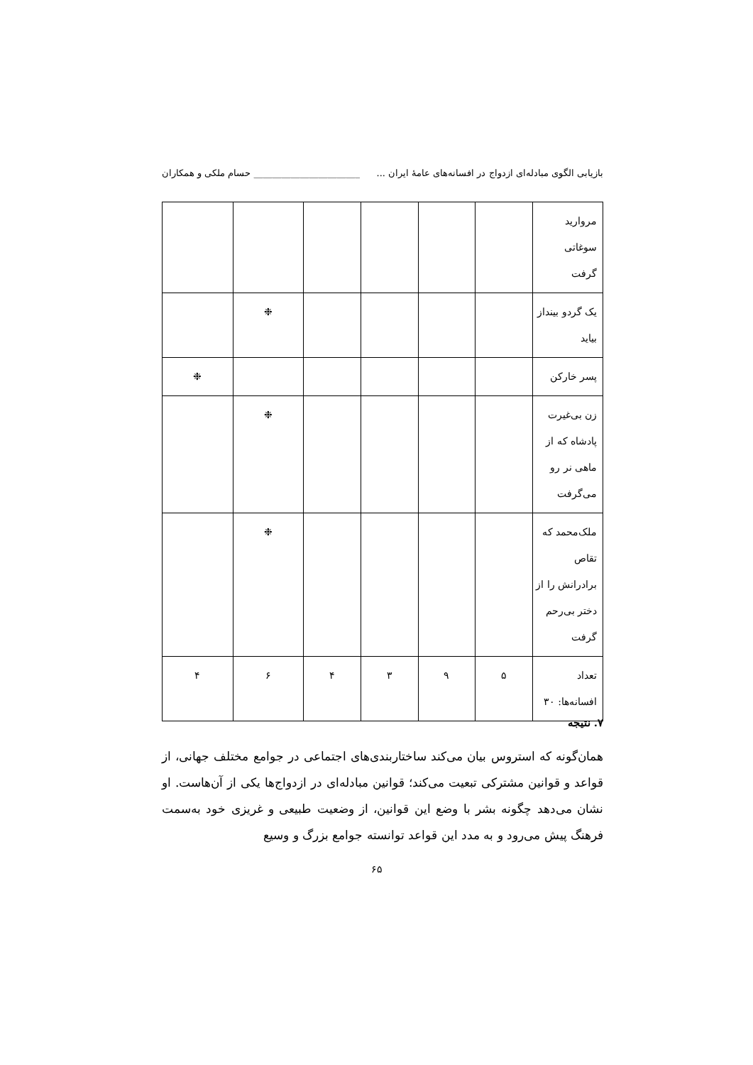بازیابی الگوی مبادله‌ای ازدواج در افسانه‌های عامهٔ ایران ... _______________________ حسام ملکی و همکاران
| مروارید سوغاتی گرفت | | | | | | |
| یک گردو بینداز بیاید | | | | | ❉ | |
| پسر خارکن | | | | | | ❉ |
| زن بی‌غیرت پادشاه که از ماهی نر رو می‌گرفت | | | | | ❉ | |
| ملک‌محمد که تقاص برادرانش را از دختر بی‌رحم گرفت | | | | | ❉ | |
| تعداد افسانه‌ها: ۳۰ | ۵ | ۹ | ۳ | ۴ | ۶ | ۴ |
۷. نتیجه
همان‌گونه که استروس بیان می‌کند ساختاربندی‌های اجتماعی در جوامع مختلف جهانی، از قواعد و قوانین مشترکی تبعیت می‌کند؛ قوانین مبادله‌ای در ازدواج‌ها یکی از آن‌هاست. او نشان می‌دهد چگونه بشر با وضع این قوانین، از وضعیت طبیعی و غریزی خود به‌سمت فرهنگ پیش می‌رود و به مدد این قواعد توانسته جوامع بزرگ و وسیع
۶۵